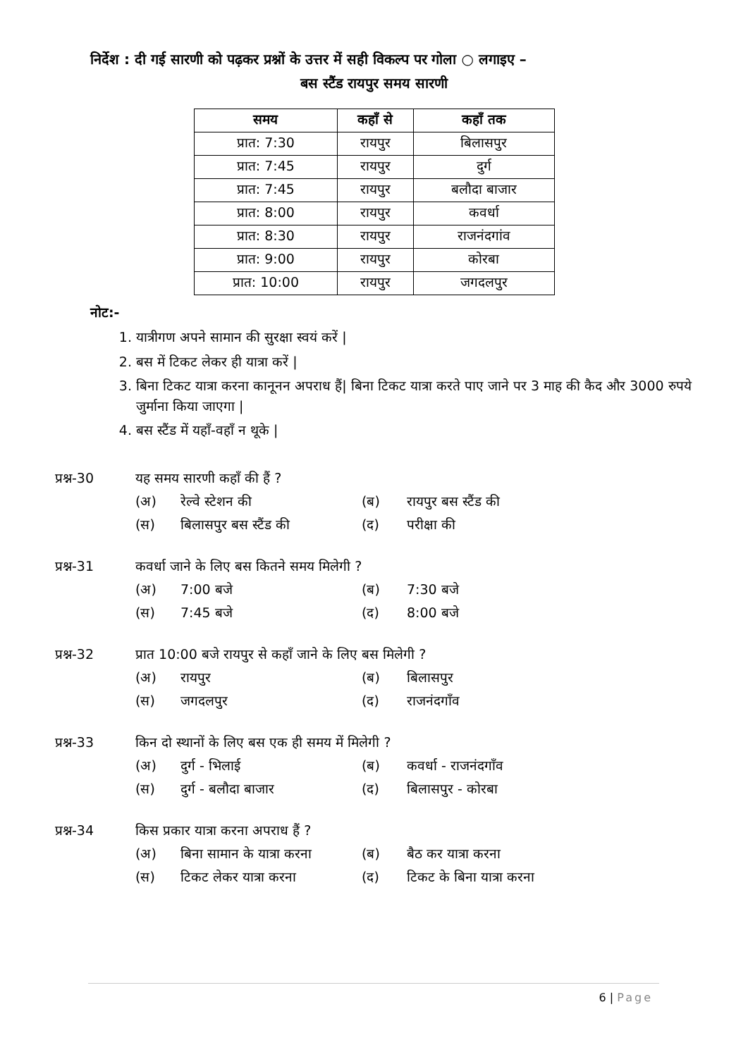निर्देश : दी गई सारणी को पढ़कर प्रश्नों के उत्तर में सही विकल्प पर गोला ○ लगाइए –
बस स्टैंड रायपुर समय सारणी
| समय | कहाँ से | कहाँ तक |
| --- | --- | --- |
| प्रात: 7:30 | रायपुर | बिलासपुर |
| प्रात: 7:45 | रायपुर | दुर्ग |
| प्रात: 7:45 | रायपुर | बलौदा बाजार |
| प्रात: 8:00 | रायपुर | कवर्धा |
| प्रात: 8:30 | रायपुर | राजनंदगांव |
| प्रात: 9:00 | रायपुर | कोरबा |
| प्रात: 10:00 | रायपुर | जगदलपुर |
नोट:-
1. यात्रीगण अपने सामान की सुरक्षा स्वयं करें |
2. बस में टिकट लेकर ही यात्रा करें |
3. बिना टिकट यात्रा करना कानूनन अपराध हैं| बिना टिकट यात्रा करते पाए जाने पर 3 माह की कैद और 3000 रुपये जुर्माना किया जाएगा |
4. बस स्टैंड में यहाँ-वहाँ न थूके |
प्रश्न-30 यह समय सारणी कहाँ की हैं ?
(अ) रेल्वे स्टेशन की (ब) रायपुर बस स्टैंड की
(स) बिलासपुर बस स्टैंड की (द) परीक्षा की
प्रश्न-31 कवर्धा जाने के लिए बस कितने समय मिलेगी ?
(अ) 7:00 बजे (ब) 7:30 बजे
(स) 7:45 बजे (द) 8:00 बजे
प्रश्न-32 प्रात 10:00 बजे रायपुर से कहाँ जाने के लिए बस मिलेगी ?
(अ) रायपुर (ब) बिलासपुर
(स) जगदलपुर (द) राजनंदगाँव
प्रश्न-33 किन दो स्थानों के लिए बस एक ही समय में मिलेगी ?
(अ) दुर्ग - भिलाई (ब) कवर्धा - राजनंदगाँव
(स) दुर्ग - बलौदा बाजार (द) बिलासपुर - कोरबा
प्रश्न-34 किस प्रकार यात्रा करना अपराध हैं ?
(अ) बिना सामान के यात्रा करना (ब) बैठ कर यात्रा करना
(स) टिकट लेकर यात्रा करना (द) टिकट के बिना यात्रा करना
6 | Page